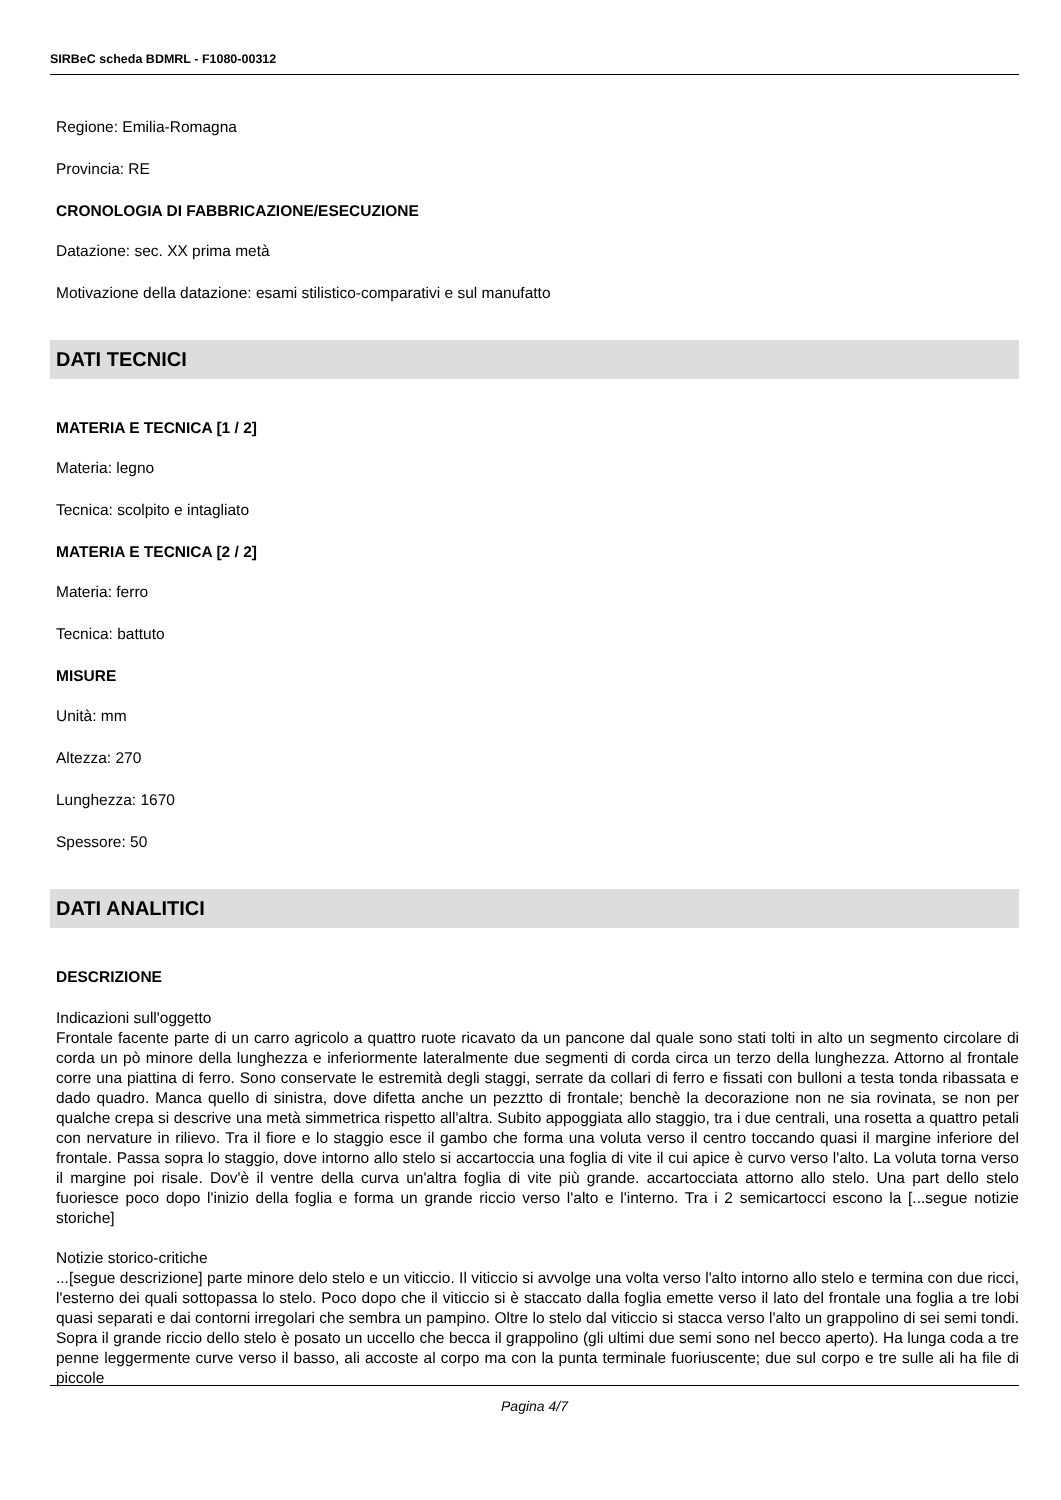SIRBeC scheda BDMRL - F1080-00312
Regione: Emilia-Romagna
Provincia: RE
CRONOLOGIA DI FABBRICAZIONE/ESECUZIONE
Datazione: sec. XX prima metà
Motivazione della datazione: esami stilistico-comparativi e sul manufatto
DATI TECNICI
MATERIA E TECNICA [1 / 2]
Materia: legno
Tecnica: scolpito e intagliato
MATERIA E TECNICA [2 / 2]
Materia: ferro
Tecnica: battuto
MISURE
Unità: mm
Altezza: 270
Lunghezza: 1670
Spessore: 50
DATI ANALITICI
DESCRIZIONE
Indicazioni sull'oggetto
Frontale facente parte di un carro agricolo a quattro ruote ricavato da un pancone dal quale sono stati tolti in alto un segmento circolare di corda un pò minore della lunghezza e inferiormente lateralmente due segmenti di corda circa un terzo della lunghezza. Attorno al frontale corre una piattina di ferro. Sono conservate le estremità degli staggi, serrate da collari di ferro e fissati con bulloni a testa tonda ribassata e dado quadro. Manca quello di sinistra, dove difetta anche un pezztto di frontale; benchè la decorazione non ne sia rovinata, se non per qualche crepa si descrive una metà simmetrica rispetto all'altra. Subito appoggiata allo staggio, tra i due centrali, una rosetta a quattro petali con nervature in rilievo. Tra il fiore e lo staggio esce il gambo che forma una voluta verso il centro toccando quasi il margine inferiore del frontale. Passa sopra lo staggio, dove intorno allo stelo si accartoccia una foglia di vite il cui apice è curvo verso l'alto. La voluta torna verso il margine poi risale. Dov'è il ventre della curva un'altra foglia di vite più grande. accartocciata attorno allo stelo. Una part dello stelo fuoriesce poco dopo l'inizio della foglia e forma un grande riccio verso l'alto e l'interno. Tra i 2 semicartocci escono la [...segue notizie storiche]
Notizie storico-critiche
...[segue descrizione] parte minore delo stelo e un viticcio. Il viticcio si avvolge una volta verso l'alto intorno allo stelo e termina con due ricci, l'esterno dei quali sottopassa lo stelo. Poco dopo che il viticcio si è staccato dalla foglia emette verso il lato del frontale una foglia a tre lobi quasi separati e dai contorni irregolari che sembra un pampino. Oltre lo stelo dal viticcio si stacca verso l'alto un grappolino di sei semi tondi. Sopra il grande riccio dello stelo è posato un uccello che becca il grappolino (gli ultimi due semi sono nel becco aperto). Ha lunga coda a tre penne leggermente curve verso il basso, ali accoste al corpo ma con la punta terminale fuoriuscente; due sul corpo e tre sulle ali ha file di piccole
Pagina 4/7